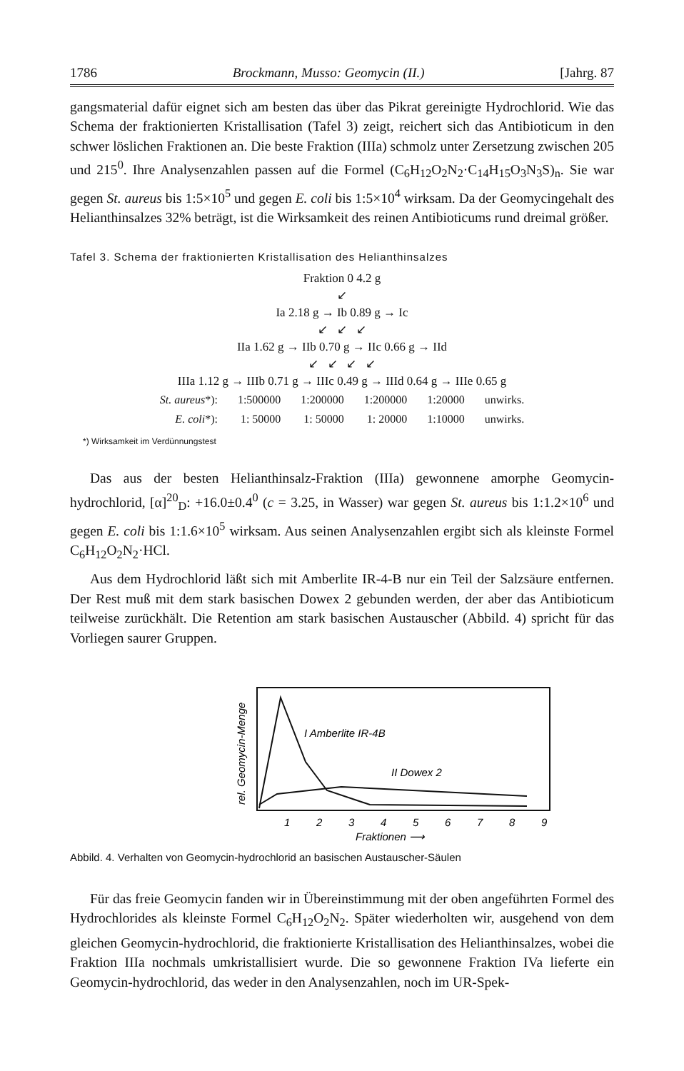1786 Brockmann, Musso: Geomycin (II.) [Jahrg. 87
gangsmaterial dafür eignet sich am besten das über das Pikrat gereinigte Hydrochlorid. Wie das Schema der fraktionierten Kristallisation (Tafel 3) zeigt, reichert sich das Antibioticum in den schwer löslichen Fraktionen an. Die beste Fraktion (IIIa) schmolz unter Zersetzung zwischen 205 und 215<sup>0</sup>. Ihre Analysenzahlen passen auf die Formel (C<sub>6</sub>H<sub>12</sub>O<sub>2</sub>N<sub>2</sub>·C<sub>14</sub>H<sub>15</sub>O<sub>3</sub>N<sub>3</sub>S)<sub>n</sub>. Sie war gegen St. aureus bis 1:5×10<sup>5</sup> und gegen E. coli bis 1:5×10<sup>4</sup> wirksam. Da der Geomycingehalt des Helianthinsalzes 32% beträgt, ist die Wirksamkeit des reinen Antibioticums rund dreimal größer.
Tafel 3. Schema der fraktionierten Kristallisation des Helianthinsalzes
Fraktion 0 4.2 g
↙
Ia 2.18 g → Ib 0.89 g → Ic
↙ ↙ ↙
IIa 1.62 g → IIb 0.70 g → IIc 0.66 g → IId
↙ ↙ ↙ ↙
IIIa 1.12 g → IIIb 0.71 g → IIIc 0.49 g → IIId 0.64 g → IIIe 0.65 g
| St. aureus *): | 1:500000 | 1:200000 | 1:200000 | 1:20000 | unwirks. |
| E. coli *): | 1: 50000 | 1: 50000 | 1: 20000 | 1:10000 | unwirks. |
*) Wirksamkeit im Verdünnungstest
Das aus der besten Helianthinsalz-Fraktion (IIIa) gewonnene amorphe Geomycin-hydrochlorid, [α]<sup>20</sup><sub>D</sub>: +16.0±0.4<sup>0</sup> (c = 3.25, in Wasser) war gegen St. aureus bis 1:1.2×10<sup>6</sup> und gegen E. coli bis 1:1.6×10<sup>5</sup> wirksam. Aus seinen Analysenzahlen ergibt sich als kleinste Formel C<sub>6</sub>H<sub>12</sub>O<sub>2</sub>N<sub>2</sub>·HCl.
Aus dem Hydrochlorid läßt sich mit Amberlite IR-4-B nur ein Teil der Salzsäure entfernen. Der Rest muß mit dem stark basischen Dowex 2 gebunden werden, der aber das Antibioticum teilweise zurückhält. Die Retention am stark basischen Austauscher (Abbild. 4) spricht für das Vorliegen saurer Gruppen.
rel. Geomycin-Menge
I Amberlite IR-4B
II Dowex 2
1
2
3
4
5
6
7
8
9
Fraktionen ⟶
Abbild. 4. Verhalten von Geomycin-hydrochlorid an basischen Austauscher-Säulen
Für das freie Geomycin fanden wir in Übereinstimmung mit der oben angeführten Formel des Hydrochlorides als kleinste Formel C<sub>6</sub>H<sub>12</sub>O<sub>2</sub>N<sub>2</sub>. Später wiederholten wir, ausgehend von dem gleichen Geomycin-hydrochlorid, die fraktionierte Kristallisation des Helianthinsalzes, wobei die Fraktion IIIa nochmals umkristallisiert wurde. Die so gewonnene Fraktion IVa lieferte ein Geomycin-hydrochlorid, das weder in den Analysenzahlen, noch im UR-Spek-